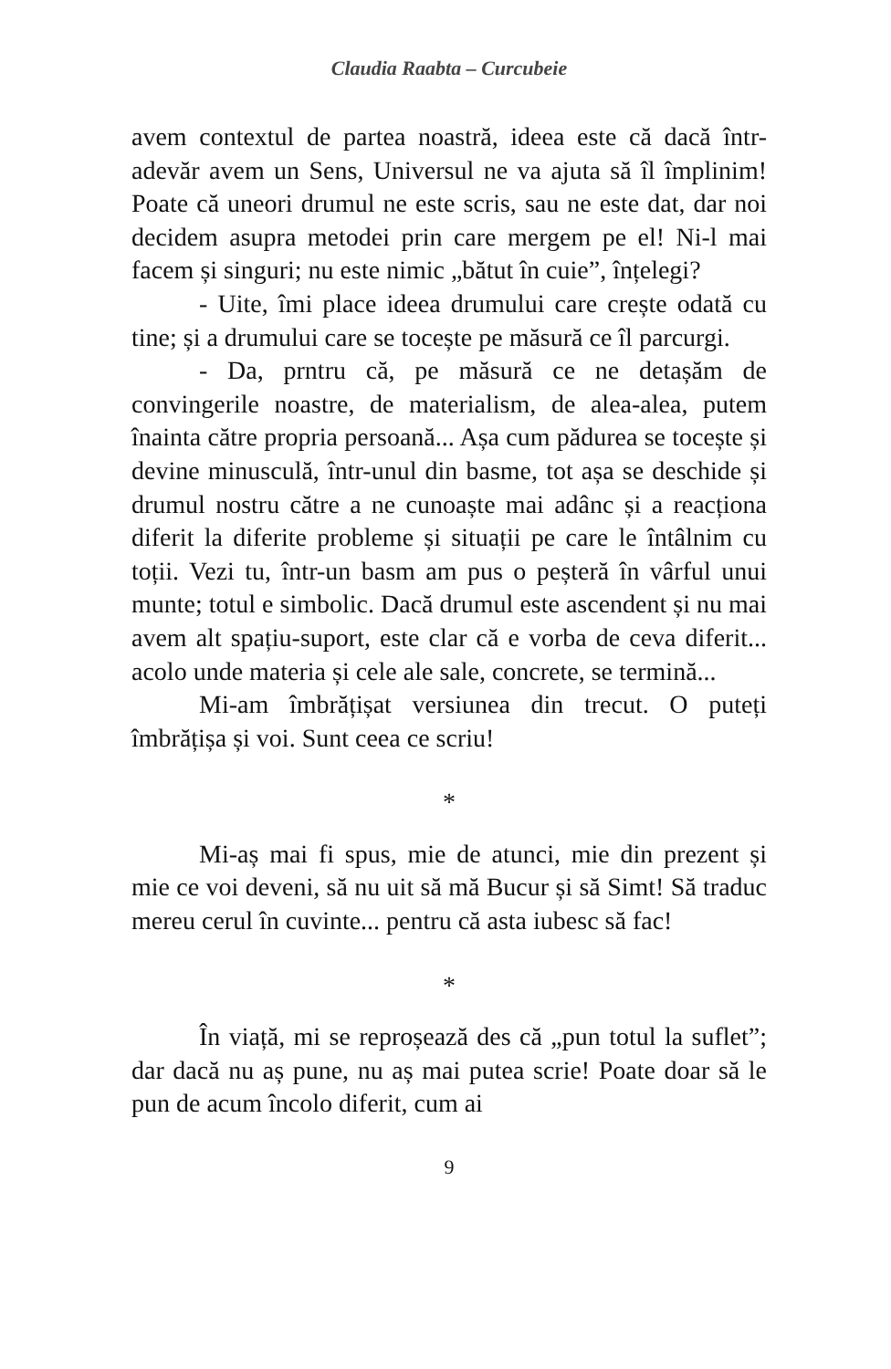Claudia Raabta – Curcubeie
avem contextul de partea noastră, ideea este că dacă într-adevăr avem un Sens, Universul ne va ajuta să îl împlinim! Poate că uneori drumul ne este scris, sau ne este dat, dar noi decidem asupra metodei prin care mergem pe el! Ni-l mai facem și singuri; nu este nimic „bătut în cuie”, înțelegi?
- Uite, îmi place ideea drumului care crește odată cu tine; și a drumului care se tocește pe măsură ce îl parcurgi.
- Da, prntru că, pe măsură ce ne detașăm de convingerile noastre, de materialism, de alea-alea, putem înainta către propria persoană... Așa cum pădurea se tocește și devine minusculă, într-unul din basme, tot așa se deschide și drumul nostru către a ne cunoaște mai adânc și a reacționa diferit la diferite probleme și situații pe care le întâlnim cu toții. Vezi tu, într-un basm am pus o peșteră în vârful unui munte; totul e simbolic. Dacă drumul este ascendent și nu mai avem alt spațiu-suport, este clar că e vorba de ceva diferit... acolo unde materia și cele ale sale, concrete, se termină...
Mi-am îmbrățișat versiunea din trecut. O puteți îmbrățișa și voi. Sunt ceea ce scriu!
*
Mi-aș mai fi spus, mie de atunci, mie din prezent și mie ce voi deveni, să nu uit să mă Bucur și să Simt! Să traduc mereu cerul în cuvinte... pentru că asta iubesc să fac!
*
În viață, mi se reproșează des că „pun totul la suflet”; dar dacă nu aș pune, nu aș mai putea scrie! Poate doar să le pun de acum încolo diferit, cum ai
9